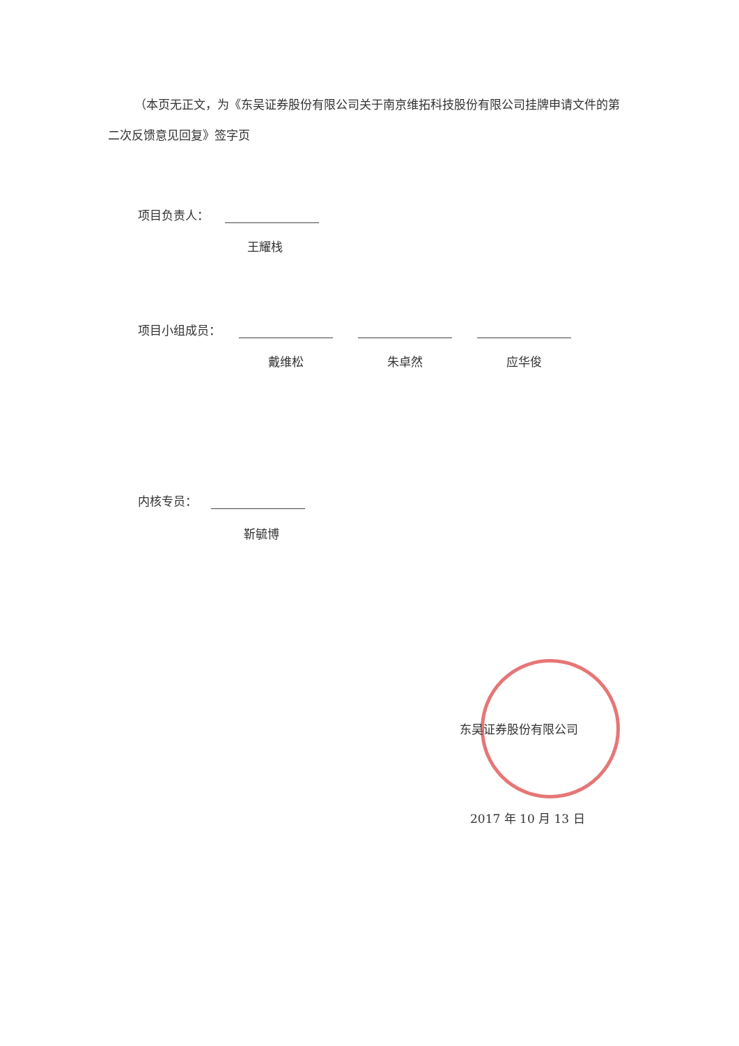（本页无正文，为《东吴证券股份有限公司关于南京维拓科技股份有限公司挂牌申请文件的第二次反馈意见回复》签字页
项目负责人：
王耀栈
项目小组成员：
戴维松 朱卓然 应华俊
内核专员：
靳毓博
东吴证券股份有限公司
2017 年 10 月 13 日